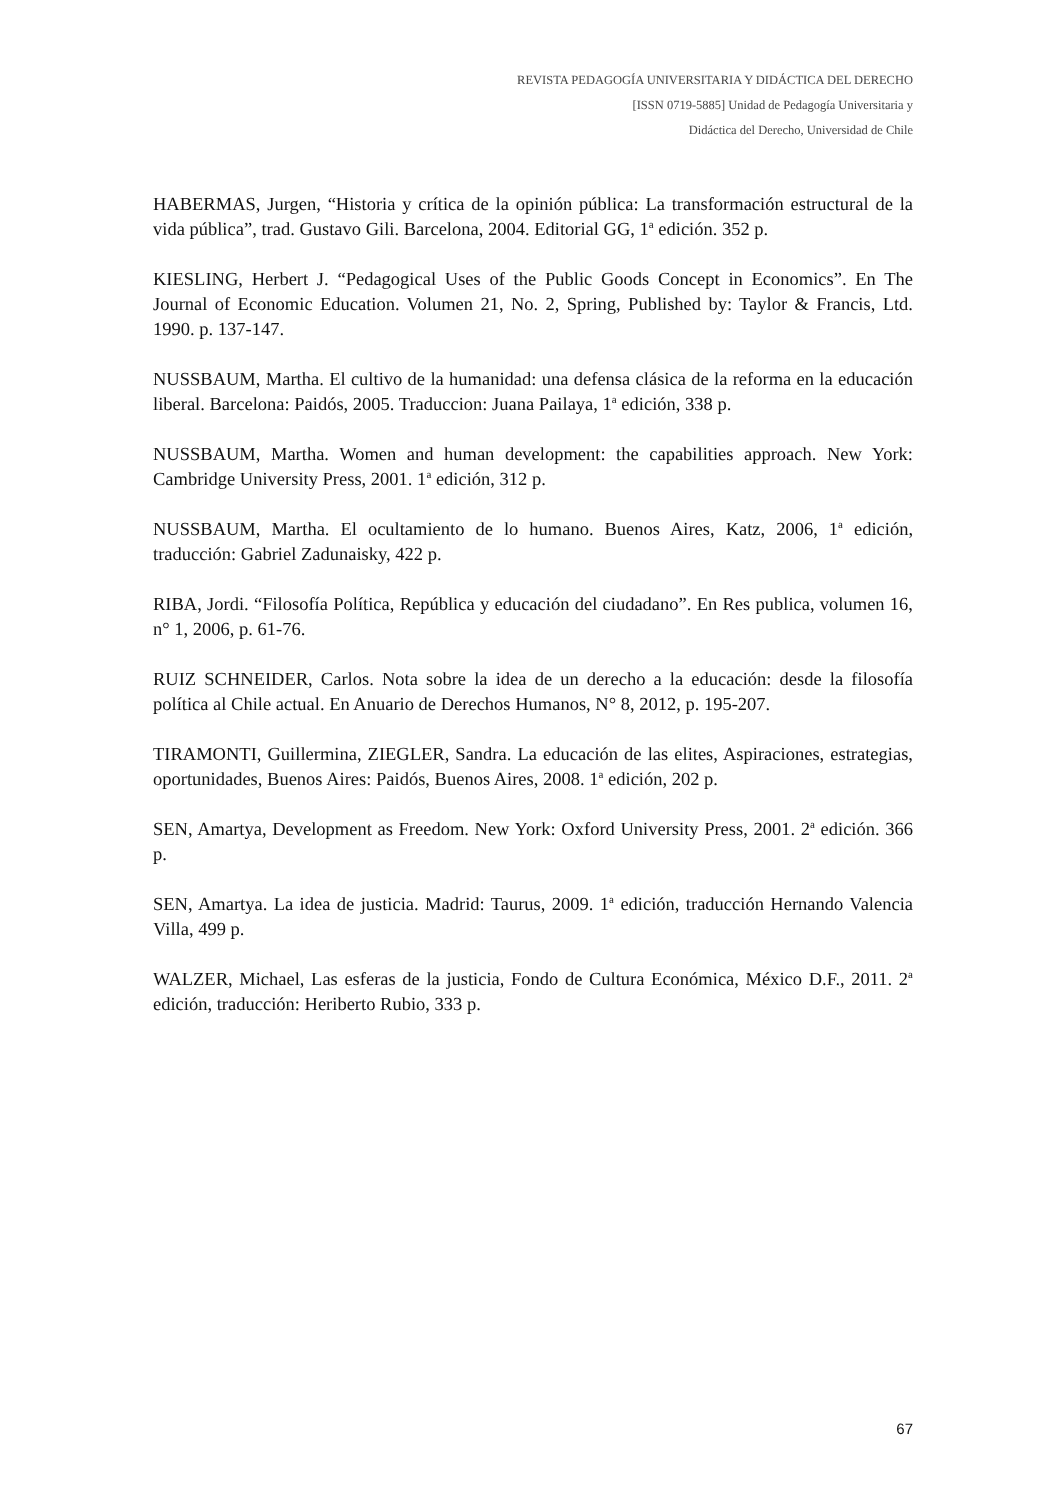REVISTA PEDAGOGÍA UNIVERSITARIA Y DIDÁCTICA DEL DERECHO
[ISSN 0719-5885] Unidad de Pedagogía Universitaria y
Didáctica del Derecho, Universidad de Chile
HABERMAS, Jurgen, “Historia y crítica de la opinión pública: La transformación estructural de la vida pública”, trad. Gustavo Gili. Barcelona, 2004. Editorial GG, 1<sup>a</sup> edición. 352 p.
KIESLING, Herbert J. “Pedagogical Uses of the Public Goods Concept in Economics”. En The Journal of Economic Education. Volumen 21, No. 2, Spring, Published by: Taylor & Francis, Ltd. 1990. p. 137-147.
NUSSBAUM, Martha. El cultivo de la humanidad: una defensa clásica de la reforma en la educación liberal. Barcelona: Paidós, 2005. Traduccion: Juana Pailaya, 1<sup>a</sup> edición, 338 p.
NUSSBAUM, Martha. Women and human development: the capabilities approach. New York: Cambridge University Press, 2001. 1<sup>a</sup> edición, 312 p.
NUSSBAUM, Martha. El ocultamiento de lo humano. Buenos Aires, Katz, 2006, 1<sup>a</sup> edición, traducción: Gabriel Zadunaisky, 422 p.
RIBA, Jordi. “Filosofía Política, República y educación del ciudadano”. En Res publica, volumen 16, n° 1, 2006, p. 61-76.
RUIZ SCHNEIDER, Carlos. Nota sobre la idea de un derecho a la educación: desde la filosofía política al Chile actual. En Anuario de Derechos Humanos, N° 8, 2012, p. 195-207.
TIRAMONTI, Guillermina, ZIEGLER, Sandra. La educación de las elites, Aspiraciones, estrategias, oportunidades, Buenos Aires: Paidós, Buenos Aires, 2008. 1<sup>a</sup> edición, 202 p.
SEN, Amartya, Development as Freedom. New York: Oxford University Press, 2001. 2<sup>a</sup> edición. 366 p.
SEN, Amartya. La idea de justicia. Madrid: Taurus, 2009. 1<sup>a</sup> edición, traducción Hernando Valencia Villa, 499 p.
WALZER, Michael, Las esferas de la justicia, Fondo de Cultura Económica, México D.F., 2011. 2<sup>a</sup> edición, traducción: Heriberto Rubio, 333 p.
67